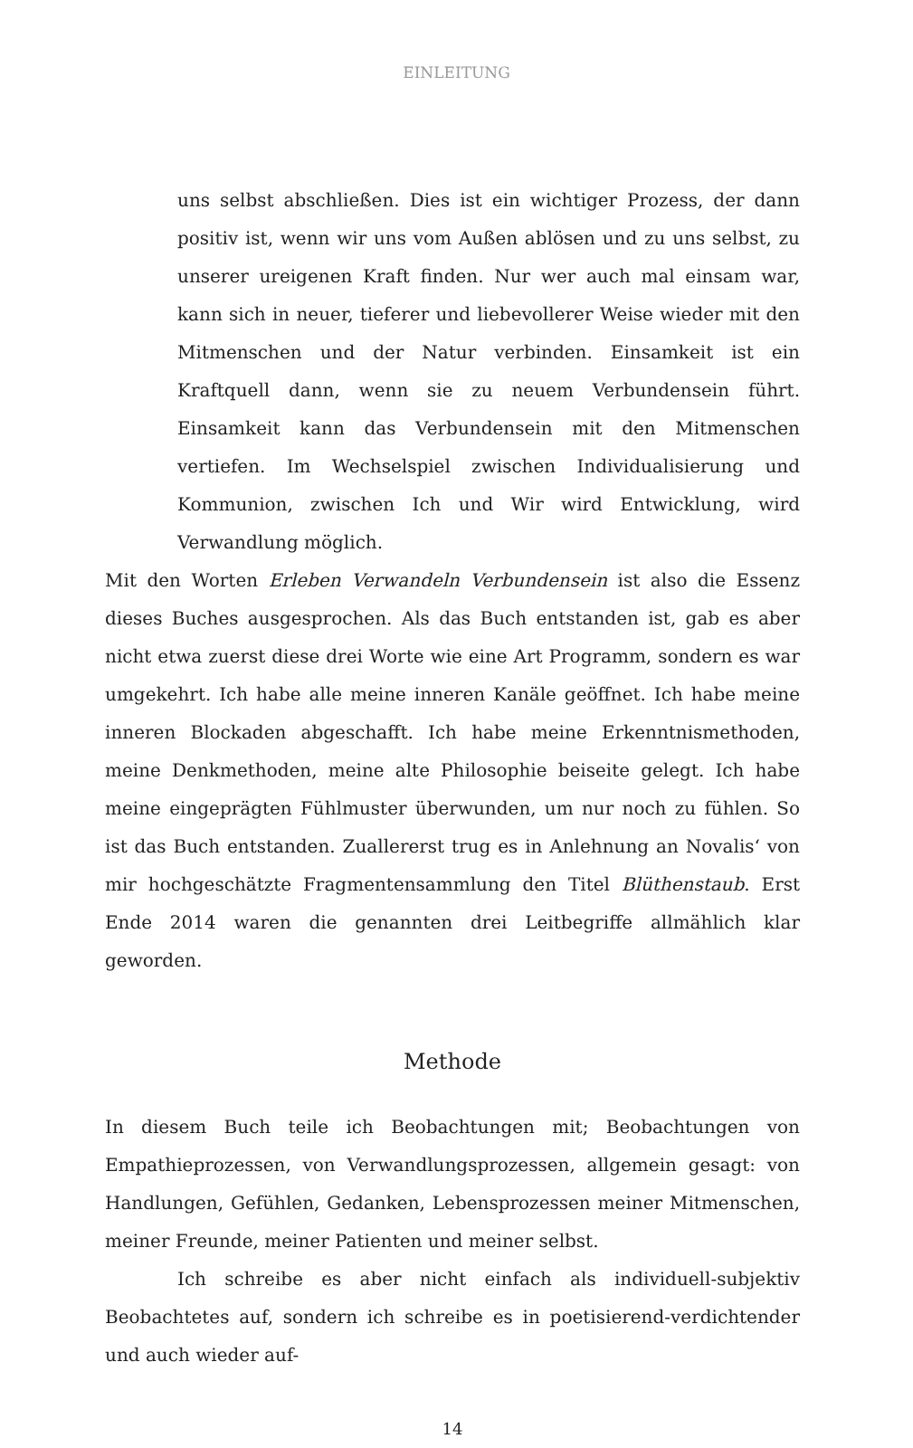EINLEITUNG
uns selbst abschließen. Dies ist ein wichtiger Prozess, der dann positiv ist, wenn wir uns vom Außen ablösen und zu uns selbst, zu unserer ureigenen Kraft finden. Nur wer auch mal einsam war, kann sich in neuer, tieferer und liebevollerer Weise wieder mit den Mitmenschen und der Natur verbinden. Einsamkeit ist ein Kraftquell dann, wenn sie zu neuem Verbundensein führt. Einsamkeit kann das Verbundensein mit den Mitmenschen vertiefen. Im Wechselspiel zwischen Individualisierung und Kommunion, zwischen Ich und Wir wird Entwicklung, wird Verwandlung möglich.
Mit den Worten Erleben Verwandeln Verbundensein ist also die Essenz dieses Buches ausgesprochen. Als das Buch entstanden ist, gab es aber nicht etwa zuerst diese drei Worte wie eine Art Programm, sondern es war umgekehrt. Ich habe alle meine inneren Kanäle geöffnet. Ich habe meine inneren Blockaden abgeschafft. Ich habe meine Erkenntnismethoden, meine Denkmethoden, meine alte Philosophie beiseite gelegt. Ich habe meine eingeprägten Fühlmuster überwunden, um nur noch zu fühlen. So ist das Buch entstanden. Zuallererst trug es in Anlehnung an Novalis‘ von mir hochgeschätzte Fragmentensammlung den Titel Blüthenstaub. Erst Ende 2014 waren die genannten drei Leitbegriffe allmählich klar geworden.
Methode
In diesem Buch teile ich Beobachtungen mit; Beobachtungen von Empathieprozessen, von Verwandlungsprozessen, allgemein gesagt: von Handlungen, Gefühlen, Gedanken, Lebensprozessen meiner Mitmenschen, meiner Freunde, meiner Patienten und meiner selbst.
Ich schreibe es aber nicht einfach als individuell-subjektiv Beobachtetes auf, sondern ich schreibe es in poetisierend-verdichtender und auch wieder auf-
14